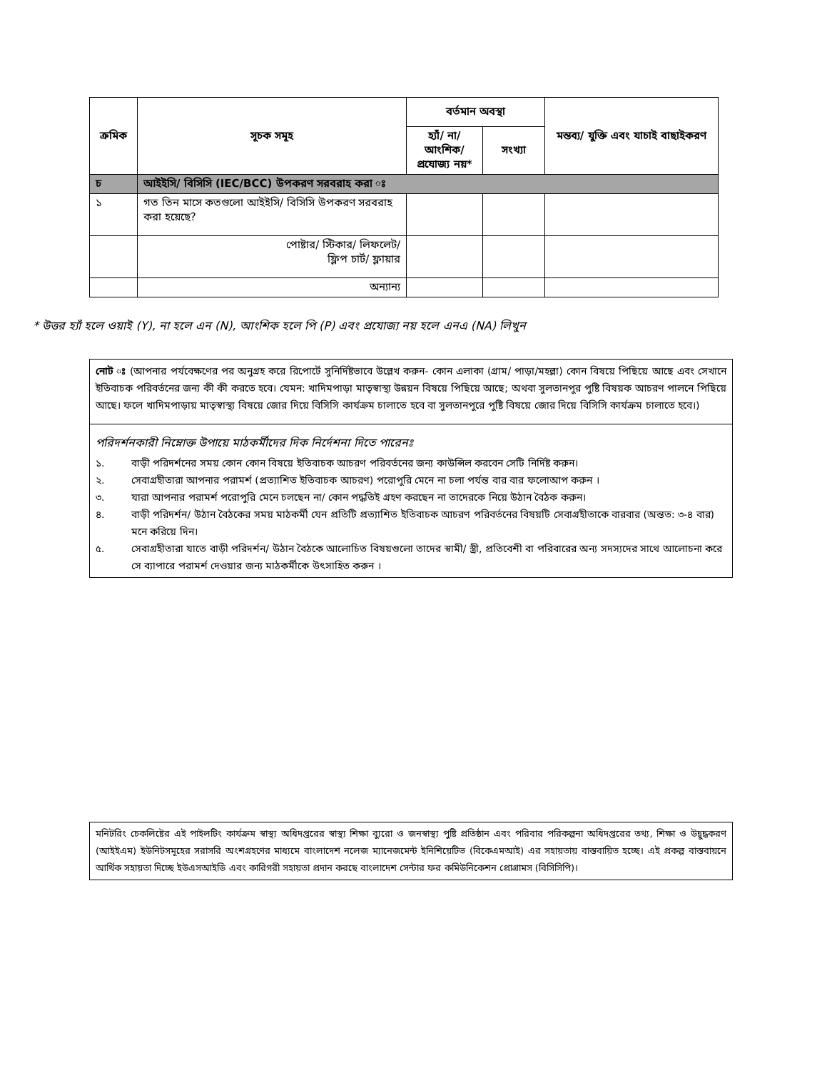| ক্রমিক | সূচক সমূহ | বর্তমান অবস্থা | | মন্তব্য/ যুক্তি এবং যাচাই বাছাইকরণ |
| --- | --- | --- | --- | --- |
| | | হ্যাঁ/ না/ আংশিক/ প্রযোজ্য নয়* | সংখ্যা | |
| চ | আইইসি/ বিসিসি (IEC/BCC) উপকরণ সরবরাহ করা ঃ | | | |
| ১ | গত তিন মাসে কতগুলো আইইসি/ বিসিসি উপকরণ সরবরাহ করা হয়েছে? | | | |
| | পোষ্টার/ স্টিকার/ লিফলেট/ ফ্লিপ চার্ট/ ফ্লায়ার | | | |
| | অন্যান্য | | | |
* উত্তর হ্যাঁ হলে ওয়াই (Y), না হলে এন (N), আংশিক হলে পি (P) এবং প্রযোজ্য নয় হলে এনএ (NA) লিখুন
নোট ঃ (আপনার পর্যবেক্ষণের পর অনুগ্রহ করে রিপোর্টে সুনির্দিষ্টভাবে উল্লেখ করুন- কোন এলাকা (গ্রাম/ পাড়া/মহল্লা) কোন বিষয়ে পিছিয়ে আছে এবং সেখানে ইতিবাচক পরিবর্তনের জন্য কী কী করতে হবে। যেমন: খাদিমপাড়া মাতৃস্বাস্থ্য উন্নয়ন বিষয়ে পিছিয়ে আছে; অথবা সুলতানপুর পুষ্টি বিষয়ক আচরণ পালনে পিছিয়ে আছে। ফলে খাদিমপাড়ায় মাতৃস্বাস্থ্য বিষয়ে জোর দিয়ে বিসিসি কার্যক্রম চালাতে হবে বা সুলতানপুরে পুষ্টি বিষয়ে জোর দিয়ে বিসিসি কার্যক্রম চালাতে হবে।)
পরিদর্শনকারী নিম্নোক্ত উপায়ে মাঠকর্মীদের দিক নির্দেশনা দিতে পারেনঃ
১. বাড়ী পরিদর্শনের সময় কোন কোন বিষয়ে ইতিবাচক আচরণ পরিবর্তনের জন্য কাউন্সিল করবেন সেটি নির্দিষ্ট করুন।
২. সেবাগ্রহীতারা আপনার পরামর্শ (প্রত্যাশিত ইতিবাচক আচরণ) পরোপুরি মেনে না চলা পর্যন্ত বার বার ফলোআপ করুন ।
৩. যারা আপনার পরামর্শ পরোপুরি মেনে চলছেন না/ কোন পদ্ধতিই গ্রহণ করছেন না তাদেরকে নিয়ে উঠান বৈঠক করুন।
৪. বাড়ী পরিদর্শন/ উঠান বৈঠকের সময় মাঠকর্মী যেন প্রতিটি প্রত্যাশিত ইতিবাচক আচরণ পরিবর্তনের বিষয়টি সেবাগ্রহীতাকে বারবার (অন্তত: ৩-৪ বার) মনে করিয়ে দিন।
৫. সেবাগ্রহীতারা যাতে বাড়ী পরিদর্শন/ উঠান বৈঠকে আলোচিত বিষয়গুলো তাদের স্বামী/ স্ত্রী, প্রতিবেশী বা পরিবারের অন্য সদস্যদের সাথে আলোচনা করে সে ব্যাপারে পরামর্শ দেওয়ার জন্য মাঠকর্মীকে উৎসাহিত করুন ।
মনিটরিং চেকলিষ্টের এই পাইলটিং কার্যক্রম স্বাস্থ্য অধিদপ্তরের স্বাস্থ্য শিক্ষা ব্যুরো ও জনস্বাস্থ্য পুষ্টি প্রতিষ্ঠান এবং পরিবার পরিকল্পনা অধিদপ্তরের তথ্য, শিক্ষা ও উদ্বুদ্ধকরণ (আইইএম) ইউনিটসমূহের সরাসরি অংশগ্রহণের মাধ্যমে বাংলাদেশ নলেজ ম্যানেজমেন্ট ইনিশিয়েটিভ (বিকেএমআই) এর সহায়তায় বাস্তবায়িত হচ্ছে। এই প্রকল্প বাস্তবায়নে আর্থিক সহায়তা দিচ্ছে ইউএসআইডি এবং কারিগরী সহায়তা প্রদান করছে বাংলাদেশ সেন্টার ফর কমিউনিকেশন প্রোগ্রামস (বিসিসিপি)।